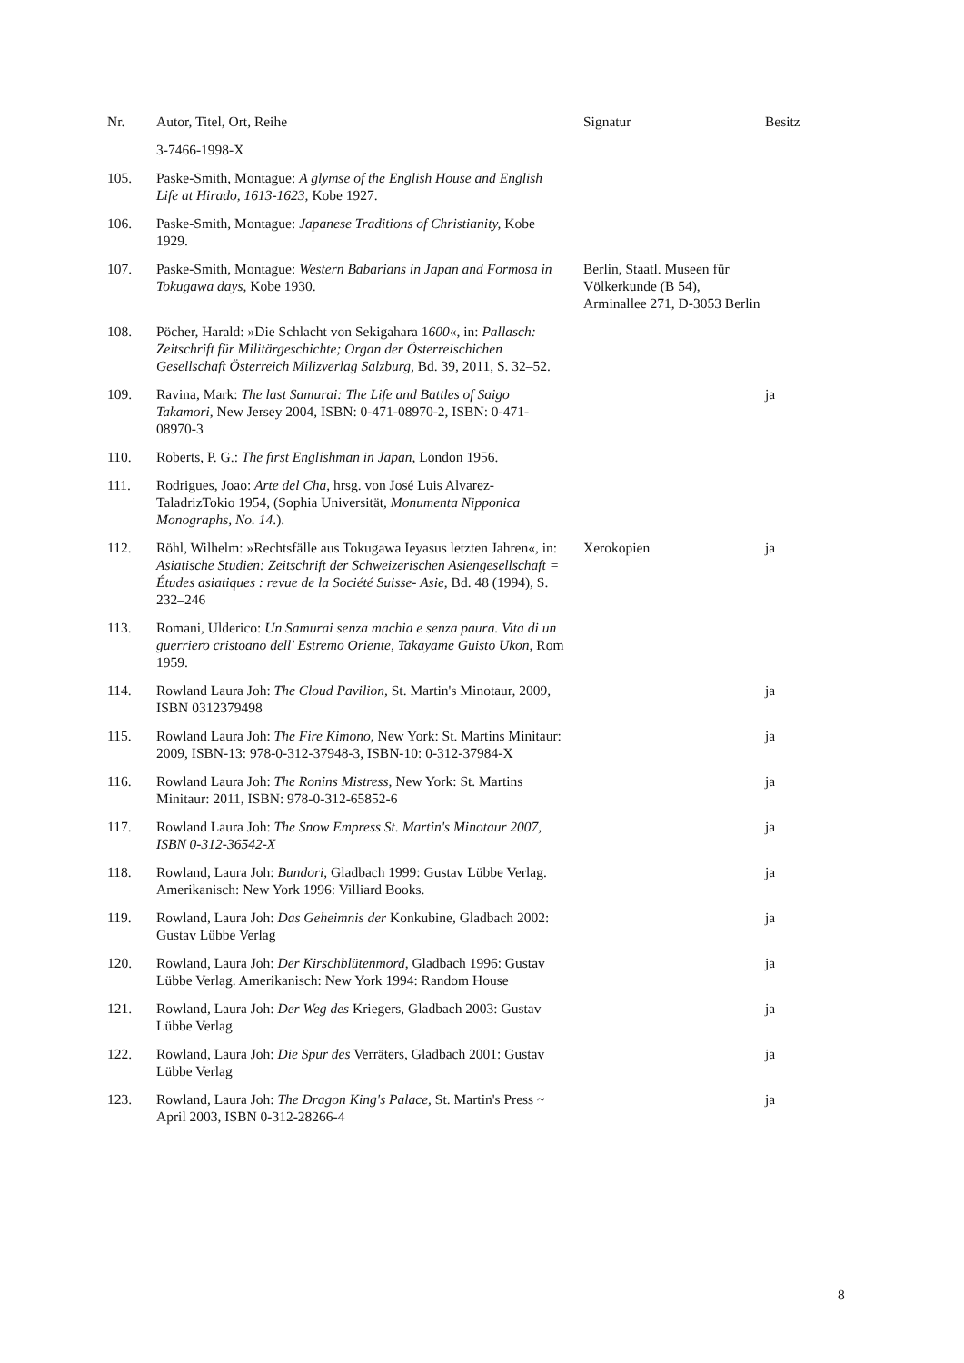| Nr. | Autor, Titel, Ort, Reihe | Signatur | Besitz |
| --- | --- | --- | --- |
| | 3-7466-1998-X | | |
| 105. | Paske-Smith, Montague: A glymse of the English House and English Life at Hirado, 1613-1623, Kobe 1927. | | |
| 106. | Paske-Smith, Montague: Japanese Traditions of Christianity, Kobe 1929. | | |
| 107. | Paske-Smith, Montague: Western Babarians in Japan and Formosa in Tokugawa days, Kobe 1930. | Berlin, Staatl. Museen für Völkerkunde (B 54), Arminallee 271, D-3053 Berlin | |
| 108. | Pöcher, Harald: »Die Schlacht von Sekigahara 1 600 «, in: Pallasch: Zeitschrift für Militärgeschichte; Organ der Österreischichen Gesellschaft Österreich Milizverlag Salzburg, Bd. 39, 2011, S. 32–52. | | |
| 109. | Ravina, Mark: The last Samurai: The Life and Battles of Saigo Takamori , New Jersey 2004, ISBN: 0-471-08970-2, ISBN: 0-471-08970-3 | | ja |
| 110. | Roberts, P. G.: The first Englishman in Japan, London 1956. | | |
| 111. | Rodrigues, Joao: Arte del Cha, hrsg. von José Luis Alvarez-TaladrizTokio 1954, (Sophia Universität, Monumenta Nipponica Monographs, No. 14 .). | | |
| 112. | Röhl, Wilhelm: »Rechtsfälle aus Tokugawa Ieyasus letzten Jahren«, in: Asiatische Studien: Zeitschrift der Schweizerischen Asiengesellschaft = Études asiatiques : revue de la Société Suisse- Asie , Bd. 48 (1994), S. 232–246 | Xerokopien | ja |
| 113. | Romani, Ulderico: Un Samurai senza machia e senza paura. Vita di un guerriero cristoano dell' Estremo Oriente, Takayame Guisto Ukon, Rom 1959. | | |
| 114. | Rowland Laura Joh: The Cloud Pavilion , St. Martin's Minotaur, 2009, ISBN 0312379498 | | ja |
| 115. | Rowland Laura Joh: The Fire Kimono , New York: St. Martins Minitaur: 2009, ISBN-13: 978-0-312-37948-3, ISBN-10: 0-312-37984-X | | ja |
| 116. | Rowland Laura Joh: The Ronins Mistress , New York: St. Martins Minitaur: 2011, ISBN: 978-0-312-65852-6 | | ja |
| 117. | Rowland Laura Joh: The Snow Empress St. Martin's Minotaur 2007, ISBN 0-312-36542-X | | ja |
| 118. | Rowland, Laura Joh: Bundori , Gladbach 1999: Gustav Lübbe Verlag. Amerikanisch: New York 1996: Villiard Books. | | ja |
| 119. | Rowland, Laura Joh: Das Geheimnis der Konkubine, Gladbach 2002: Gustav Lübbe Verlag | | ja |
| 120. | Rowland, Laura Joh: Der Kirschblütenmord , Gladbach 1996: Gustav Lübbe Verlag. Amerikanisch: New York 1994: Random House | | ja |
| 121. | Rowland, Laura Joh: Der Weg des Kriegers, Gladbach 2003: Gustav Lübbe Verlag | | ja |
| 122. | Rowland, Laura Joh: Die Spur des Verräters, Gladbach 2001: Gustav Lübbe Verlag | | ja |
| 123. | Rowland, Laura Joh: The Dragon King's Palace , St. Martin's Press ~ April 2003, ISBN 0-312-28266-4 | | ja |
8